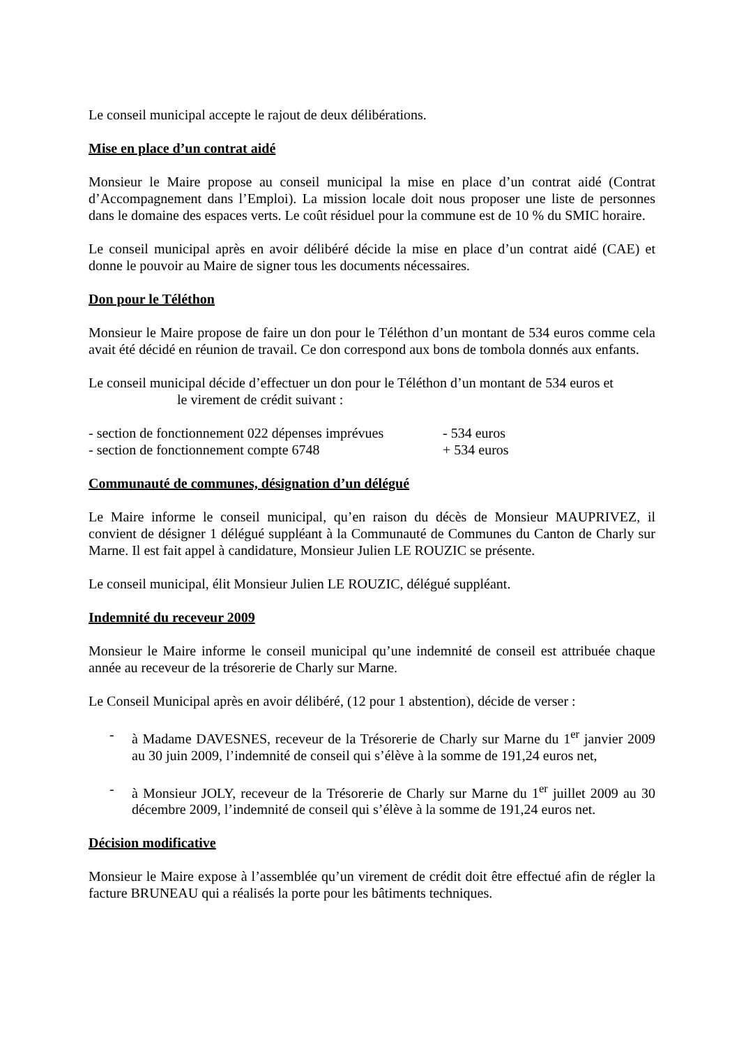Le conseil municipal accepte le rajout de deux délibérations.
Mise en place d’un contrat aidé
Monsieur le Maire propose au conseil municipal la mise en place d’un contrat aidé (Contrat d’Accompagnement dans l’Emploi). La mission locale doit nous proposer une liste de personnes dans le domaine des espaces verts. Le coût résiduel pour la commune est de 10 % du SMIC horaire.
Le conseil municipal après en avoir délibéré décide la mise en place d’un contrat aidé (CAE) et donne le pouvoir au Maire de signer tous les documents nécessaires.
Don pour le Téléthon
Monsieur le Maire propose de faire un don pour le Téléthon d’un montant de 534 euros comme cela avait été décidé en réunion de travail. Ce don correspond aux bons de tombola donnés aux enfants.
Le conseil municipal décide d’effectuer un don pour le Téléthon d’un montant de 534 euros et
le virement de crédit suivant :
- section de fonctionnement 022 dépenses imprévues - 534 euros
- section de fonctionnement compte 6748 + 534 euros
Communauté de communes, désignation d’un délégué
Le Maire informe le conseil municipal, qu’en raison du décès de Monsieur MAUPRIVEZ, il convient de désigner 1 délégué suppléant à la Communauté de Communes du Canton de Charly sur Marne. Il est fait appel à candidature, Monsieur Julien LE ROUZIC se présente.
Le conseil municipal, élit Monsieur Julien LE ROUZIC, délégué suppléant.
Indemnité du receveur 2009
Monsieur le Maire informe le conseil municipal qu’une indemnité de conseil est attribuée chaque année au receveur de la trésorerie de Charly sur Marne.
Le Conseil Municipal après en avoir délibéré, (12 pour 1 abstention), décide de verser :
- à Madame DAVESNES, receveur de la Trésorerie de Charly sur Marne du 1<sup>er</sup> janvier 2009 au 30 juin 2009, l’indemnité de conseil qui s’élève à la somme de 191,24 euros net,
- à Monsieur JOLY, receveur de la Trésorerie de Charly sur Marne du 1<sup>er</sup> juillet 2009 au 30 décembre 2009, l’indemnité de conseil qui s’élève à la somme de 191,24 euros net.
Décision modificative
Monsieur le Maire expose à l’assemblée qu’un virement de crédit doit être effectué afin de régler la facture BRUNEAU qui a réalisés la porte pour les bâtiments techniques.